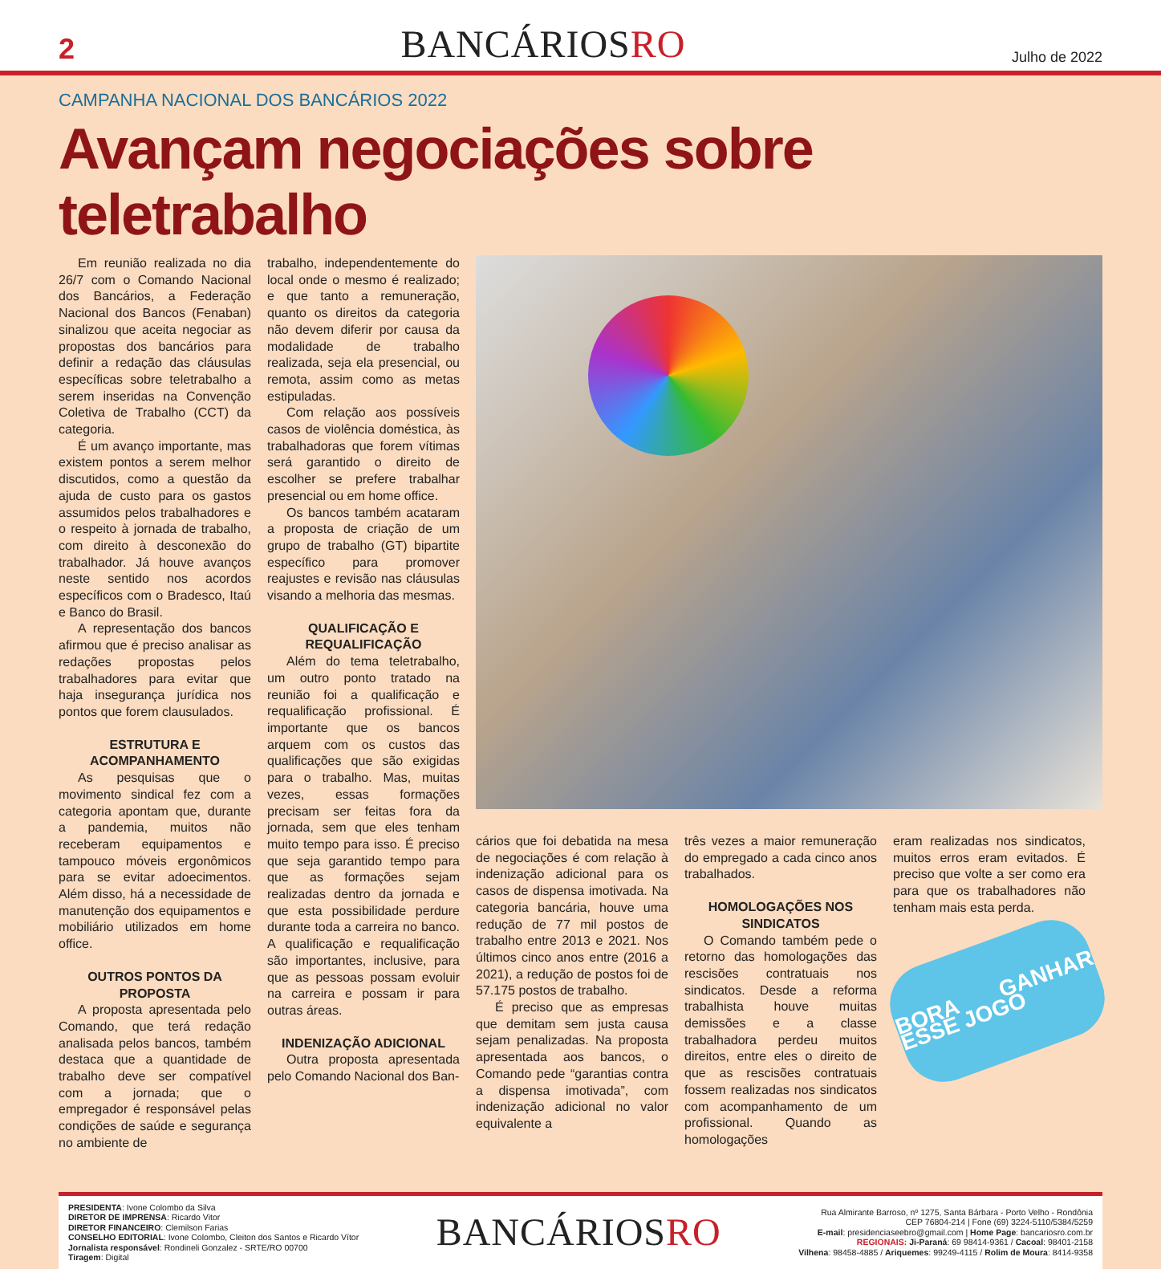2
BANCÁRIOSRO
Julho de 2022
CAMPANHA NACIONAL DOS BANCÁRIOS 2022
Avançam negociações sobre teletrabalho
Em reunião realizada no dia 26/7 com o Comando Nacional dos Bancários, a Federação Nacional dos Bancos (Fenaban) sinalizou que aceita negociar as propostas dos bancários para definir a redação das cláusulas específicas sobre teletrabalho a serem inseridas na Convenção Coletiva de Trabalho (CCT) da categoria.
É um avanço importante, mas existem pontos a serem melhor discutidos, como a questão da ajuda de custo para os gastos assumidos pelos trabalhadores e o respeito à jornada de trabalho, com direito à desconexão do trabalhador. Já houve avanços neste sentido nos acordos específicos com o Bradesco, Itaú e Banco do Brasil.
A representação dos bancos afirmou que é preciso analisar as redações propostas pelos trabalhadores para evitar que haja insegurança jurídica nos pontos que forem clausulados.
ESTRUTURA E ACOMPANHAMENTO
As pesquisas que o movimento sindical fez com a categoria apontam que, durante a pandemia, muitos não receberam equipamentos e tampouco móveis ergonômicos para se evitar adoecimentos. Além disso, há a necessidade de manutenção dos equipamentos e mobiliário utilizados em home office.
OUTROS PONTOS DA PROPOSTA
A proposta apresentada pelo Comando, que terá redação analisada pelos bancos, também destaca que a quantidade de trabalho deve ser compatível com a jornada; que o empregador é responsável pelas condições de saúde e segurança no ambiente de
trabalho, independentemente do local onde o mesmo é realizado; e que tanto a remuneração, quanto os direitos da categoria não devem diferir por causa da modalidade de trabalho realizada, seja ela presencial, ou remota, assim como as metas estipuladas.
Com relação aos possíveis casos de violência doméstica, às trabalhadoras que forem vítimas será garantido o direito de escolher se prefere trabalhar presencial ou em home office.
Os bancos também acataram a proposta de criação de um grupo de trabalho (GT) bipartite específico para promover reajustes e revisão nas cláusulas visando a melhoria das mesmas.
QUALIFICAÇÃO E REQUALIFICAÇÃO
Além do tema teletrabalho, um outro ponto tratado na reunião foi a qualificação e requalificação profissional. É importante que os bancos arquem com os custos das qualificações que são exigidas para o trabalho. Mas, muitas vezes, essas formações precisam ser feitas fora da jornada, sem que eles tenham muito tempo para isso. É preciso que seja garantido tempo para que as formações sejam realizadas dentro da jornada e que esta possibilidade perdure durante toda a carreira no banco. A qualificação e requalificação são importantes, inclusive, para que as pessoas possam evoluir na carreira e possam ir para outras áreas.
INDENIZAÇÃO ADICIONAL
Outra proposta apresentada pelo Comando Nacional dos Ban-
cários que foi debatida na mesa de negociações é com relação à indenização adicional para os casos de dispensa imotivada. Na categoria bancária, houve uma redução de 77 mil postos de trabalho entre 2013 e 2021. Nos últimos cinco anos entre (2016 a 2021), a redução de postos foi de 57.175 postos de trabalho.
É preciso que as empresas que demitam sem justa causa sejam penalizadas. Na proposta apresentada aos bancos, o Comando pede “garantias contra a dispensa imotivada”, com indenização adicional no valor equivalente a
três vezes a maior remuneração do empregado a cada cinco anos trabalhados.
HOMOLOGAÇÕES NOS SINDICATOS
O Comando também pede o retorno das homologações das rescisões contratuais nos sindicatos. Desde a reforma trabalhista houve muitas demissões e a classe trabalhadora perdeu muitos direitos, entre eles o direito de que as rescisões contratuais fossem realizadas nos sindicatos com acompanhamento de um profissional. Quando as homologações
eram realizadas nos sindicatos, muitos erros eram evitados. É preciso que volte a ser como era para que os trabalhadores não tenham mais esta perda.
BORA GANHAR ESSE JOGO
PRESIDENTA: Ivone Colombo da Silva
DIRETOR DE IMPRENSA: Ricardo Vitor
DIRETOR FINANCEIRO: Clemilson Farias
CONSELHO EDITORIAL: Ivone Colombo, Cleiton dos Santos e Ricardo Vítor
Jornalista responsável: Rondineli Gonzalez - SRTE/RO 00700
Tiragem: Digital
BANCÁRIOSRO
Rua Almirante Barroso, nº 1275, Santa Bárbara - Porto Velho - Rondônia
CEP 76804-214 | Fone (69) 3224-5110/5384/5259
E-mail: presidenciaseebro@gmail.com | Home Page: bancariosro.com.br
REGIONAIS: Ji-Paraná: 69 98414-9361 / Cacoal: 98401-2158
Vilhena: 98458-4885 / Ariquemes: 99249-4115 / Rolim de Moura: 8414-9358